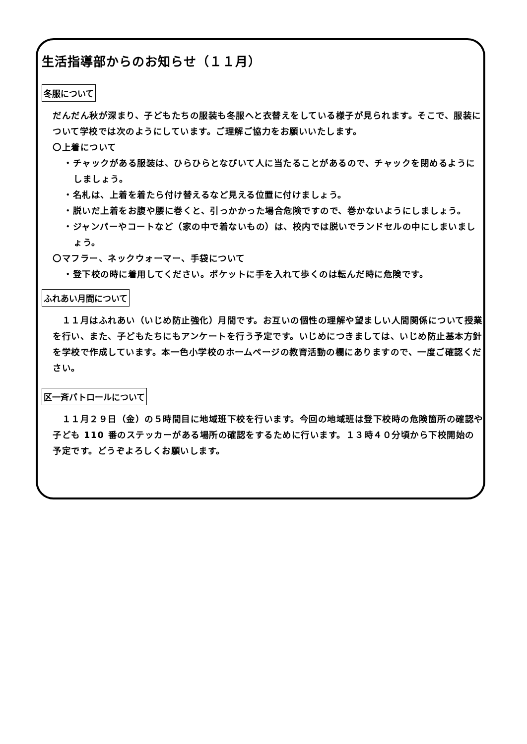生活指導部からのお知らせ（１１月）
冬服について
だんだん秋が深まり、子どもたちの服装も冬服へと衣替えをしている様子が見られます。そこで、服装について学校では次のようにしています。ご理解ご協力をお願いいたします。
〇上着について
・チャックがある服装は、ひらひらとなびいて人に当たることがあるので、チャックを閉めるようにしましょう。
・名札は、上着を着たら付け替えるなど見える位置に付けましょう。
・脱いだ上着をお腹や腰に巻くと、引っかかった場合危険ですので、巻かないようにしましょう。
・ジャンパーやコートなど（家の中で着ないもの）は、校内では脱いでランドセルの中にしまいましょう。
〇マフラー、ネックウォーマー、手袋について
・登下校の時に着用してください。ポケットに手を入れて歩くのは転んだ時に危険です。
ふれあい月間について
　１１月はふれあい（いじめ防止強化）月間です。お互いの個性の理解や望ましい人間関係について授業を行い、また、子どもたちにもアンケートを行う予定です。いじめにつきましては、いじめ防止基本方針を学校で作成しています。本一色小学校のホームページの教育活動の欄にありますので、一度ご確認ください。
区一斉パトロールについて
　１１月２９日（金）の５時間目に地域班下校を行います。今回の地域班は登下校時の危険箇所の確認や子ども 110 番のステッカーがある場所の確認をするために行います。１３時４０分頃から下校開始の予定です。どうぞよろしくお願いします。